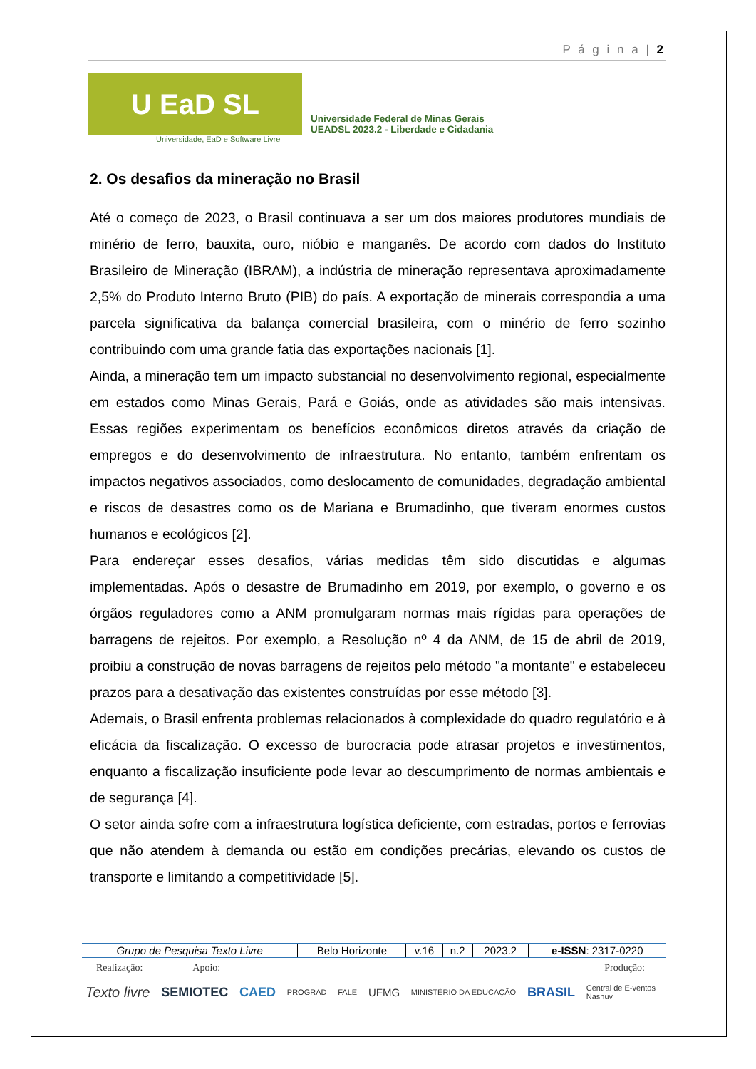P á g i n a | 2
U EaD SL
Universidade Federal de Minas Gerais
UEADSL 2023.2 - Liberdade e Cidadania
Universidade, EaD e Software Livre
2. Os desafios da mineração no Brasil
Até o começo de 2023, o Brasil continuava a ser um dos maiores produtores mundiais de minério de ferro, bauxita, ouro, nióbio e manganês. De acordo com dados do Instituto Brasileiro de Mineração (IBRAM), a indústria de mineração representava aproximadamente 2,5% do Produto Interno Bruto (PIB) do país. A exportação de minerais correspondia a uma parcela significativa da balança comercial brasileira, com o minério de ferro sozinho contribuindo com uma grande fatia das exportações nacionais [1].
Ainda, a mineração tem um impacto substancial no desenvolvimento regional, especialmente em estados como Minas Gerais, Pará e Goiás, onde as atividades são mais intensivas. Essas regiões experimentam os benefícios econômicos diretos através da criação de empregos e do desenvolvimento de infraestrutura. No entanto, também enfrentam os impactos negativos associados, como deslocamento de comunidades, degradação ambiental e riscos de desastres como os de Mariana e Brumadinho, que tiveram enormes custos humanos e ecológicos [2].
Para endereçar esses desafios, várias medidas têm sido discutidas e algumas implementadas. Após o desastre de Brumadinho em 2019, por exemplo, o governo e os órgãos reguladores como a ANM promulgaram normas mais rígidas para operações de barragens de rejeitos. Por exemplo, a Resolução nº 4 da ANM, de 15 de abril de 2019, proibiu a construção de novas barragens de rejeitos pelo método "a montante" e estabeleceu prazos para a desativação das existentes construídas por esse método [3].
Ademais, o Brasil enfrenta problemas relacionados à complexidade do quadro regulatório e à eficácia da fiscalização. O excesso de burocracia pode atrasar projetos e investimentos, enquanto a fiscalização insuficiente pode levar ao descumprimento de normas ambientais e de segurança [4].
O setor ainda sofre com a infraestrutura logística deficiente, com estradas, portos e ferrovias que não atendem à demanda ou estão em condições precárias, elevando os custos de transporte e limitando a competitividade [5].
| Grupo de Pesquisa Texto Livre | Belo Horizonte | v.16 | n.2 | 2023.2 | e-ISSN : 2317-0220 |
Realização: Apoio: Produção:
Texto livre SEMIOTEC CAED PROGRAD FALE UFMG MINISTÉRIO DA EDUCAÇÃO BRASIL Central de E-ventos
Nasnuv